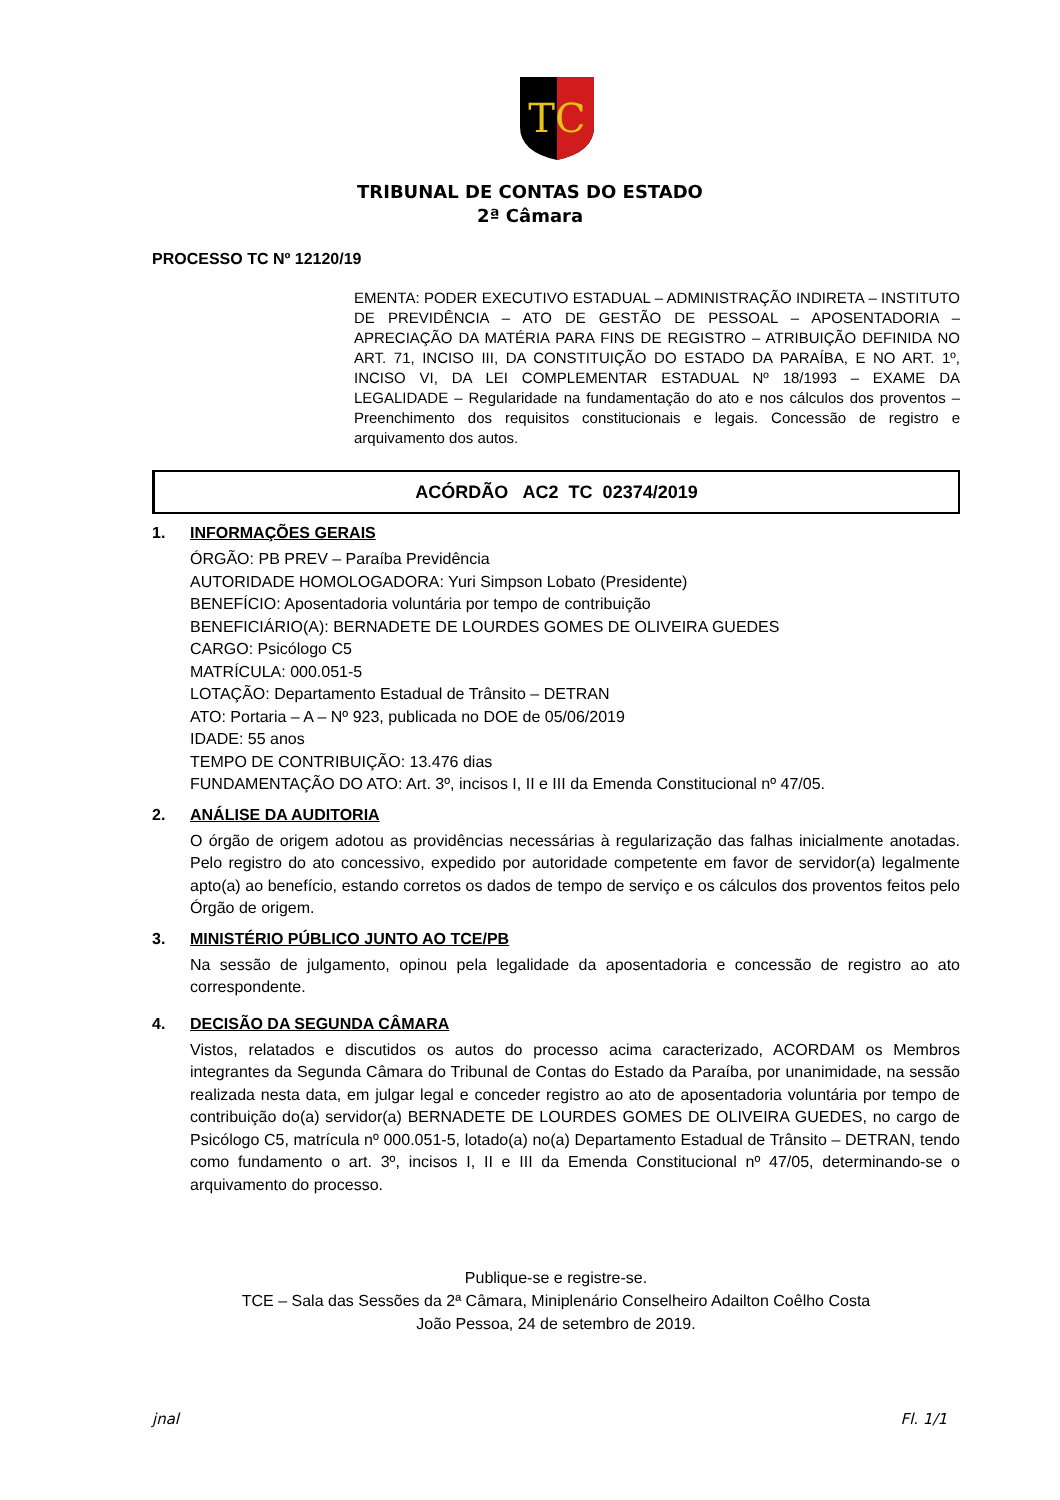TC
TRIBUNAL DE CONTAS DO ESTADO
2ª Câmara
PROCESSO TC Nº 12120/19
EMENTA: PODER EXECUTIVO ESTADUAL – ADMINISTRAÇÃO INDIRETA – INSTITUTO DE PREVIDÊNCIA – ATO DE GESTÃO DE PESSOAL – APOSENTADORIA – APRECIAÇÃO DA MATÉRIA PARA FINS DE REGISTRO – ATRIBUIÇÃO DEFINIDA NO ART. 71, INCISO III, DA CONSTITUIÇÃO DO ESTADO DA PARAÍBA, E NO ART. 1º, INCISO VI, DA LEI COMPLEMENTAR ESTADUAL Nº 18/1993 – EXAME DA LEGALIDADE – Regularidade na fundamentação do ato e nos cálculos dos proventos – Preenchimento dos requisitos constitucionais e legais. Concessão de registro e arquivamento dos autos.
ACÓRDÃO AC2 TC 02374/2019
1. INFORMAÇÕES GERAIS
ÓRGÃO: PB PREV – Paraíba Previdência
AUTORIDADE HOMOLOGADORA: Yuri Simpson Lobato (Presidente)
BENEFÍCIO: Aposentadoria voluntária por tempo de contribuição
BENEFICIÁRIO(A): BERNADETE DE LOURDES GOMES DE OLIVEIRA GUEDES
CARGO: Psicólogo C5
MATRÍCULA: 000.051-5
LOTAÇÃO: Departamento Estadual de Trânsito – DETRAN
ATO: Portaria – A – Nº 923, publicada no DOE de 05/06/2019
IDADE: 55 anos
TEMPO DE CONTRIBUIÇÃO: 13.476 dias
FUNDAMENTAÇÃO DO ATO: Art. 3º, incisos I, II e III da Emenda Constitucional nº 47/05.
2. ANÁLISE DA AUDITORIA
O órgão de origem adotou as providências necessárias à regularização das falhas inicialmente anotadas. Pelo registro do ato concessivo, expedido por autoridade competente em favor de servidor(a) legalmente apto(a) ao benefício, estando corretos os dados de tempo de serviço e os cálculos dos proventos feitos pelo Órgão de origem.
3. MINISTÉRIO PÚBLICO JUNTO AO TCE/PB
Na sessão de julgamento, opinou pela legalidade da aposentadoria e concessão de registro ao ato correspondente.
4. DECISÃO DA SEGUNDA CÂMARA
Vistos, relatados e discutidos os autos do processo acima caracterizado, ACORDAM os Membros integrantes da Segunda Câmara do Tribunal de Contas do Estado da Paraíba, por unanimidade, na sessão realizada nesta data, em julgar legal e conceder registro ao ato de aposentadoria voluntária por tempo de contribuição do(a) servidor(a) BERNADETE DE LOURDES GOMES DE OLIVEIRA GUEDES, no cargo de Psicólogo C5, matrícula nº 000.051-5, lotado(a) no(a) Departamento Estadual de Trânsito – DETRAN, tendo como fundamento o art. 3º, incisos I, II e III da Emenda Constitucional nº 47/05, determinando-se o arquivamento do processo.
Publique-se e registre-se.
TCE – Sala das Sessões da 2ª Câmara, Miniplenário Conselheiro Adailton Coêlho Costa
João Pessoa, 24 de setembro de 2019.
jnal Fl. 1/1